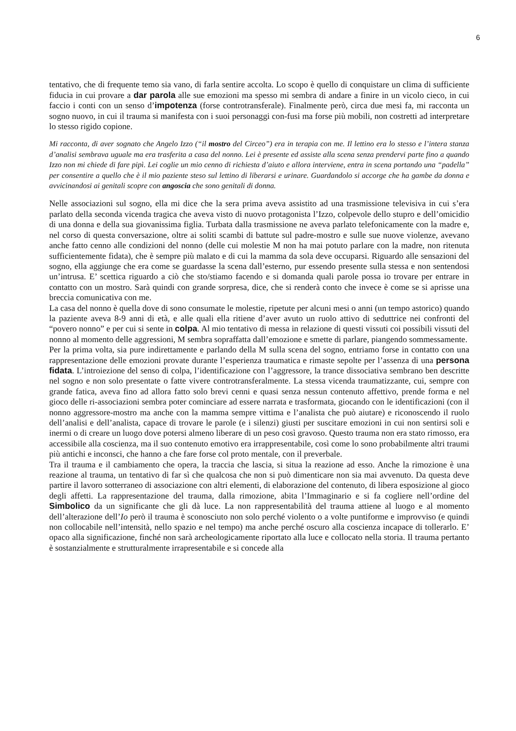6
tentativo, che di frequente temo sia vano, di farla sentire accolta. Lo scopo è quello di conquistare un clima di sufficiente fiducia in cui provare a dar parola alle sue emozioni ma spesso mi sembra di andare a finire in un vicolo cieco, in cui faccio i conti con un senso d’impotenza (forse controtransferale). Finalmente però, circa due mesi fa, mi racconta un sogno nuovo, in cui il trauma si manifesta con i suoi personaggi con-fusi ma forse più mobili, non costretti ad interpretare lo stesso rigido copione.
Mi racconta, di aver sognato che Angelo Izzo (“il mostro del Circeo”) era in terapia con me. Il lettino era lo stesso e l’intera stanza d’analisi sembrava uguale ma era trasferita a casa del nonno. Lei è presente ed assiste alla scena senza prendervi parte fino a quando Izzo non mi chiede di fare pipì. Lei coglie un mio cenno di richiesta d’aiuto e allora interviene, entra in scena portando una “padella” per consentire a quello che è il mio paziente steso sul lettino di liberarsi e urinare. Guardandolo si accorge che ha gambe da donna e avvicinandosi ai genitali scopre con angoscia che sono genitali di donna.
Nelle associazioni sul sogno, ella mi dice che la sera prima aveva assistito ad una trasmissione televisiva in cui s’era parlato della seconda vicenda tragica che aveva visto di nuovo protagonista l’Izzo, colpevole dello stupro e dell’omicidio di una donna e della sua giovanissima figlia. Turbata dalla trasmissione ne aveva parlato telefonicamente con la madre e, nel corso di questa conversazione, oltre ai soliti scambi di battute sul padre-mostro e sulle sue nuove violenze, avevano anche fatto cenno alle condizioni del nonno (delle cui molestie M non ha mai potuto parlare con la madre, non ritenuta sufficientemente fidata), che è sempre più malato e di cui la mamma da sola deve occuparsi. Riguardo alle sensazioni del sogno, ella aggiunge che era come se guardasse la scena dall’esterno, pur essendo presente sulla stessa e non sentendosi un’intrusa. E’ scettica riguardo a ciò che sto/stiamo facendo e si domanda quali parole possa io trovare per entrare in contatto con un mostro. Sarà quindi con grande sorpresa, dice, che si renderà conto che invece è come se si aprisse una breccia comunicativa con me.
La casa del nonno è quella dove di sono consumate le molestie, ripetute per alcuni mesi o anni (un tempo astorico) quando la paziente aveva 8-9 anni di età, e alle quali ella ritiene d’aver avuto un ruolo attivo di seduttrice nei confronti del “povero nonno” e per cui si sente in colpa. Al mio tentativo di messa in relazione di questi vissuti coi possibili vissuti del nonno al momento delle aggressioni, M sembra sopraffatta dall’emozione e smette di parlare, piangendo sommessamente.
Per la prima volta, sia pure indirettamente e parlando della M sulla scena del sogno, entriamo forse in contatto con una rappresentazione delle emozioni provate durante l’esperienza traumatica e rimaste sepolte per l’assenza di una persona fidata. L’introiezione del senso di colpa, l’identificazione con l’aggressore, la trance dissociativa sembrano ben descritte nel sogno e non solo presentate o fatte vivere controtransferalmente. La stessa vicenda traumatizzante, cui, sempre con grande fatica, aveva fino ad allora fatto solo brevi cenni e quasi senza nessun contenuto affettivo, prende forma e nel gioco delle ri-associazioni sembra poter cominciare ad essere narrata e trasformata, giocando con le identificazioni (con il nonno aggressore-mostro ma anche con la mamma sempre vittima e l’analista che può aiutare) e riconoscendo il ruolo dell’analisi e dell’analista, capace di trovare le parole (e i silenzi) giusti per suscitare emozioni in cui non sentirsi soli e inermi o di creare un luogo dove potersi almeno liberare di un peso così gravoso. Questo trauma non era stato rimosso, era accessibile alla coscienza, ma il suo contenuto emotivo era irrappresentabile, così come lo sono probabilmente altri traumi più antichi e inconsci, che hanno a che fare forse col proto mentale, con il preverbale.
Tra il trauma e il cambiamento che opera, la traccia che lascia, si situa la reazione ad esso. Anche la rimozione è una reazione al trauma, un tentativo di far sì che qualcosa che non si può dimenticare non sia mai avvenuto. Da questa deve partire il lavoro sotterraneo di associazione con altri elementi, di elaborazione del contenuto, di libera esposizione al gioco degli affetti. La rappresentazione del trauma, dalla rimozione, abita l’Immaginario e si fa cogliere nell’ordine del Simbolico da un significante che gli dà luce. La non rappresentabilità del trauma attiene al luogo e al momento dell’alterazione dell’Io però il trauma è sconosciuto non solo perché violento o a volte puntiforme e improvviso (e quindi non collocabile nell’intensità, nello spazio e nel tempo) ma anche perché oscuro alla coscienza incapace di tollerarlo. E’ opaco alla significazione, finché non sarà archeologicamente riportato alla luce e collocato nella storia. Il trauma pertanto è sostanzialmente e strutturalmente irrapresentabile e si concede alla